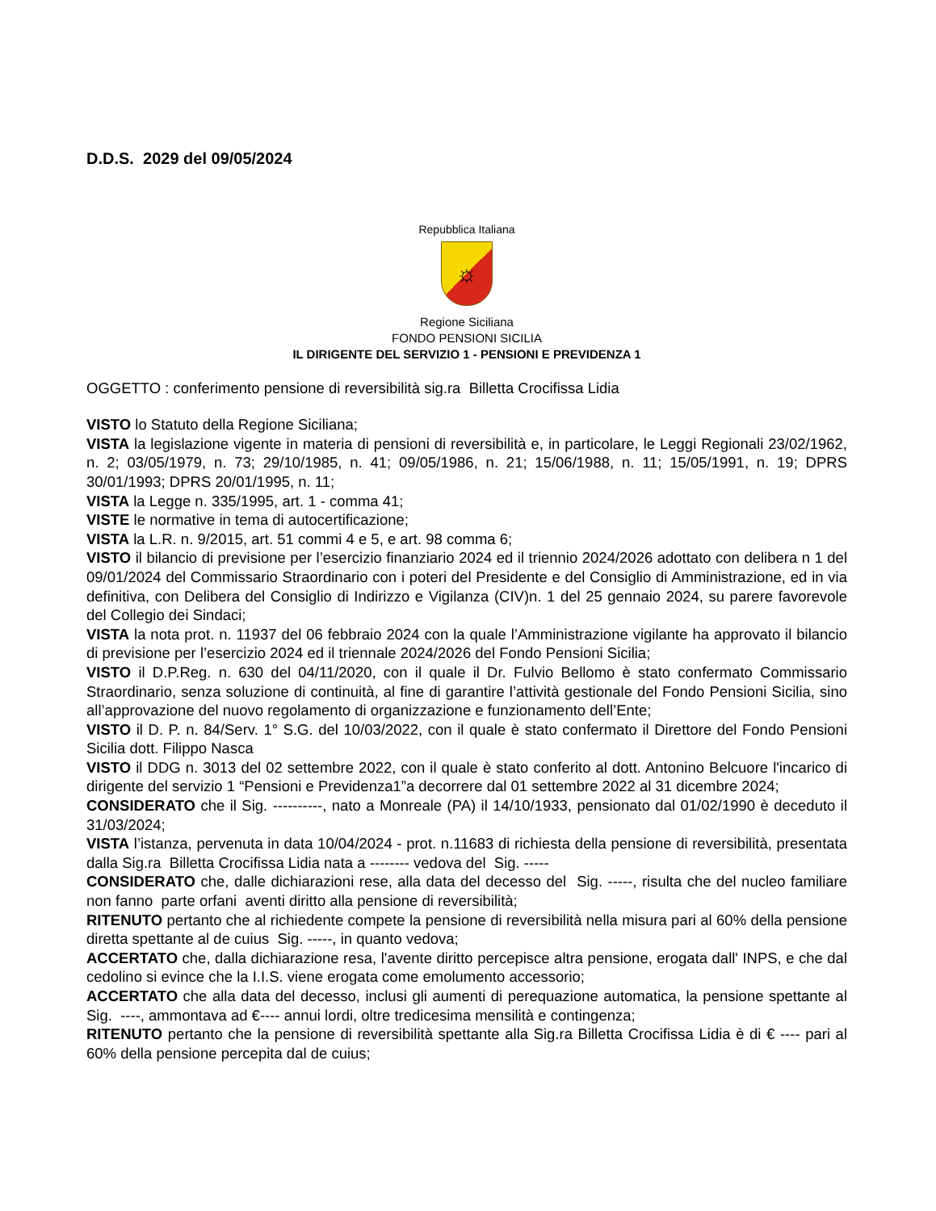D.D.S. 2029 del 09/05/2024
Repubblica Italiana
☼
Regione Siciliana
FONDO PENSIONI SICILIA
IL DIRIGENTE DEL SERVIZIO 1 - PENSIONI E PREVIDENZA 1
OGGETTO : conferimento pensione di reversibilità sig.ra Billetta Crocifissa Lidia
VISTO lo Statuto della Regione Siciliana;
VISTA la legislazione vigente in materia di pensioni di reversibilità e, in particolare, le Leggi Regionali 23/02/1962, n. 2; 03/05/1979, n. 73; 29/10/1985, n. 41; 09/05/1986, n. 21; 15/06/1988, n. 11; 15/05/1991, n. 19; DPRS 30/01/1993; DPRS 20/01/1995, n. 11;
VISTA la Legge n. 335/1995, art. 1 - comma 41;
VISTE le normative in tema di autocertificazione;
VISTA la L.R. n. 9/2015, art. 51 commi 4 e 5, e art. 98 comma 6;
VISTO il bilancio di previsione per l’esercizio finanziario 2024 ed il triennio 2024/2026 adottato con delibera n 1 del 09/01/2024 del Commissario Straordinario con i poteri del Presidente e del Consiglio di Amministrazione, ed in via definitiva, con Delibera del Consiglio di Indirizzo e Vigilanza (CIV)n. 1 del 25 gennaio 2024, su parere favorevole del Collegio dei Sindaci;
VISTA la nota prot. n. 11937 del 06 febbraio 2024 con la quale l’Amministrazione vigilante ha approvato il bilancio di previsione per l’esercizio 2024 ed il triennale 2024/2026 del Fondo Pensioni Sicilia;
VISTO il D.P.Reg. n. 630 del 04/11/2020, con il quale il Dr. Fulvio Bellomo è stato confermato Commissario Straordinario, senza soluzione di continuità, al fine di garantire l’attività gestionale del Fondo Pensioni Sicilia, sino all’approvazione del nuovo regolamento di organizzazione e funzionamento dell’Ente;
VISTO il D. P. n. 84/Serv. 1° S.G. del 10/03/2022, con il quale è stato confermato il Direttore del Fondo Pensioni Sicilia dott. Filippo Nasca
VISTO il DDG n. 3013 del 02 settembre 2022, con il quale è stato conferito al dott. Antonino Belcuore l'incarico di dirigente del servizio 1 “Pensioni e Previdenza1”a decorrere dal 01 settembre 2022 al 31 dicembre 2024;
CONSIDERATO che il Sig. ----------, nato a Monreale (PA) il 14/10/1933, pensionato dal 01/02/1990 è deceduto il 31/03/2024;
VISTA l’istanza, pervenuta in data 10/04/2024 - prot. n.11683 di richiesta della pensione di reversibilità, presentata dalla Sig.ra Billetta Crocifissa Lidia nata a -------- vedova del Sig. -----
CONSIDERATO che, dalle dichiarazioni rese, alla data del decesso del Sig. -----, risulta che del nucleo familiare non fanno parte orfani aventi diritto alla pensione di reversibilità;
RITENUTO pertanto che al richiedente compete la pensione di reversibilità nella misura pari al 60% della pensione diretta spettante al de cuius Sig. -----, in quanto vedova;
ACCERTATO che, dalla dichiarazione resa, l'avente diritto percepisce altra pensione, erogata dall' INPS, e che dal cedolino si evince che la I.I.S. viene erogata come emolumento accessorio;
ACCERTATO che alla data del decesso, inclusi gli aumenti di perequazione automatica, la pensione spettante al Sig. ----, ammontava ad €---- annui lordi, oltre tredicesima mensilità e contingenza;
RITENUTO pertanto che la pensione di reversibilità spettante alla Sig.ra Billetta Crocifissa Lidia è di € ---- pari al 60% della pensione percepita dal de cuius;